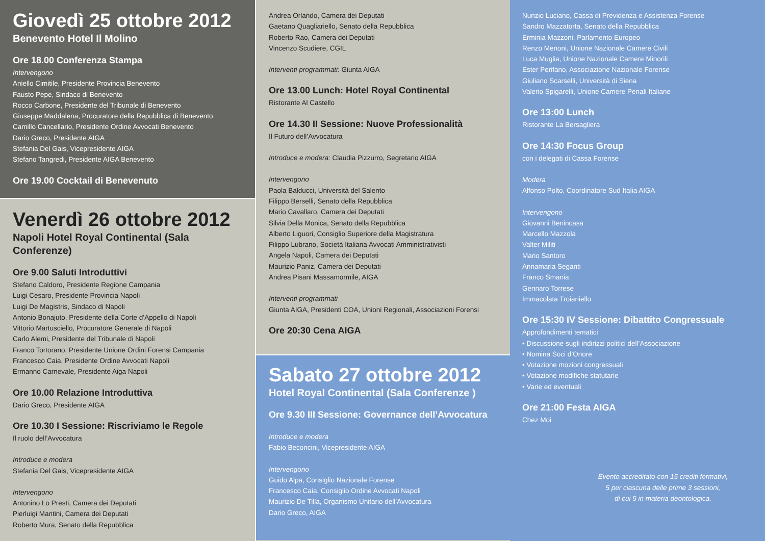Giovedì 25 ottobre 2012
Benevento Hotel Il Molino
Ore 18.00 Conferenza Stampa
Intervengono
Aniello Cimitile, Presidente Provincia Benevento
Fausto Pepe, Sindaco di Benevento
Rocco Carbone, Presidente del Tribunale di Benevento
Giuseppe Maddalena, Procuratore della Repubblica di Benevento
Camillo Cancellario, Presidente Ordine Avvocati Benevento
Dario Greco, Presidente AIGA
Stefania Del Gais, Vicepresidente AIGA
Stefano Tangredi, Presidente AIGA Benevento
Ore 19.00 Cocktail di Benevenuto
Venerdì 26 ottobre 2012
Napoli Hotel Royal Continental (Sala Conferenze)
Ore 9.00 Saluti Introduttivi
Stefano Caldoro, Presidente Regione Campania
Luigi Cesaro, Presidente Provincia Napoli
Luigi De Magistris, Sindaco di Napoli
Antonio Bonajuto, Presidente della Corte d’Appello di Napoli
Vittorio Martusciello, Procuratore Generale di Napoli
Carlo Alemi, Presidente del Tribunale di Napoli
Franco Tortorano, Presidente Unione Ordini Forensi Campania
Francesco Caia, Presidente Ordine Avvocati Napoli
Ermanno Carnevale, Presidente Aiga Napoli
Ore 10.00 Relazione Introduttiva
Dario Greco, Presidente AIGA
Ore 10.30 I Sessione: Riscriviamo le Regole
Il ruolo dell’Avvocatura
Introduce e modera
Stefania Del Gais, Vicepresidente AIGA
Intervengono
Antonino Lo Presti, Camera dei Deputati
Pierluigi Mantini, Camera dei Deputati
Roberto Mura, Senato della Repubblica
Andrea Orlando, Camera dei Deputati
Gaetano Quagliariello, Senato della Repubblica
Roberto Rao, Camera dei Deputati
Vincenzo Scudiere, CGIL
Interventi programmati: Giunta AIGA
Ore 13.00 Lunch: Hotel Royal Continental
Ristorante Al Castello
Ore 14.30 II Sessione: Nuove Professionalità
Il Futuro dell’Avvocatura
Introduce e modera: Claudia Pizzurro, Segretario AIGA
Intervengono
Paola Balducci, Università del Salento
Filippo Berselli, Senato della Repubblica
Mario Cavallaro, Camera dei Deputati
Silvia Della Monica, Senato della Repubblica
Alberto Liguori, Consiglio Superiore della Magistratura
Filippo Lubrano, Società Italiana Avvocati Amministrativisti
Angela Napoli, Camera dei Deputati
Maurizio Paniz, Camera dei Deputati
Andrea Pisani Massamormile, AIGA
Interventi programmati
Giunta AIGA, Presidenti COA, Unioni Regionali, Associazioni Forensi
Ore 20:30 Cena AIGA
Sabato 27 ottobre 2012
Hotel Royal Continental (Sala Conferenze )
Ore 9.30 III Sessione: Governance dell’Avvocatura
Introduce e modera
Fabio Beconcini, Vicepresidente AIGA
Intervengono
Guido Alpa, Consiglio Nazionale Forense
Francesco Caia, Consiglio Ordine Avvocati Napoli
Maurizio De Tilla, Organismo Unitario dell’Avvocatura
Dario Greco, AIGA
Nunzio Luciano, Cassa di Previdenza e Assistenza Forense
Sandro Mazzatorta, Senato della Repubblica
Erminia Mazzoni, Parlamento Europeo
Renzo Menoni, Unione Nazionale Camere Civili
Luca Muglia, Unione Nazionale Camere Minorili
Ester Perifano, Associazione Nazionale Forense
Giuliano Scarselli, Università di Siena
Valerio Spigarelli, Unione Camere Penali Italiane
Ore 13:00 Lunch
Ristorante La Bersagliera
Ore 14:30 Focus Group
con i delegati di Cassa Forense
Modera
Alfonso Polto, Coordinatore Sud Italia AIGA
Intervengono
Giovanni Benincasa
Marcello Mazzola
Valter Militi
Mario Santoro
Annamaria Seganti
Franco Smania
Gennaro Torrese
Immacolata Troianiello
Ore 15:30 IV Sessione: Dibattito Congressuale
Approfondimenti tematici
• Discussione sugli indirizzi politici dell’Associazione
• Nomina Soci d’Onore
• Votazione mozioni congressuali
• Votazione modifiche statutarie
• Varie ed eventuali
Ore 21:00 Festa AIGA
Chez Moi
Evento accreditato con 15 crediti formativi,
5 per ciascuna delle prime 3 sessioni,
di cui 5 in materia deontologica.